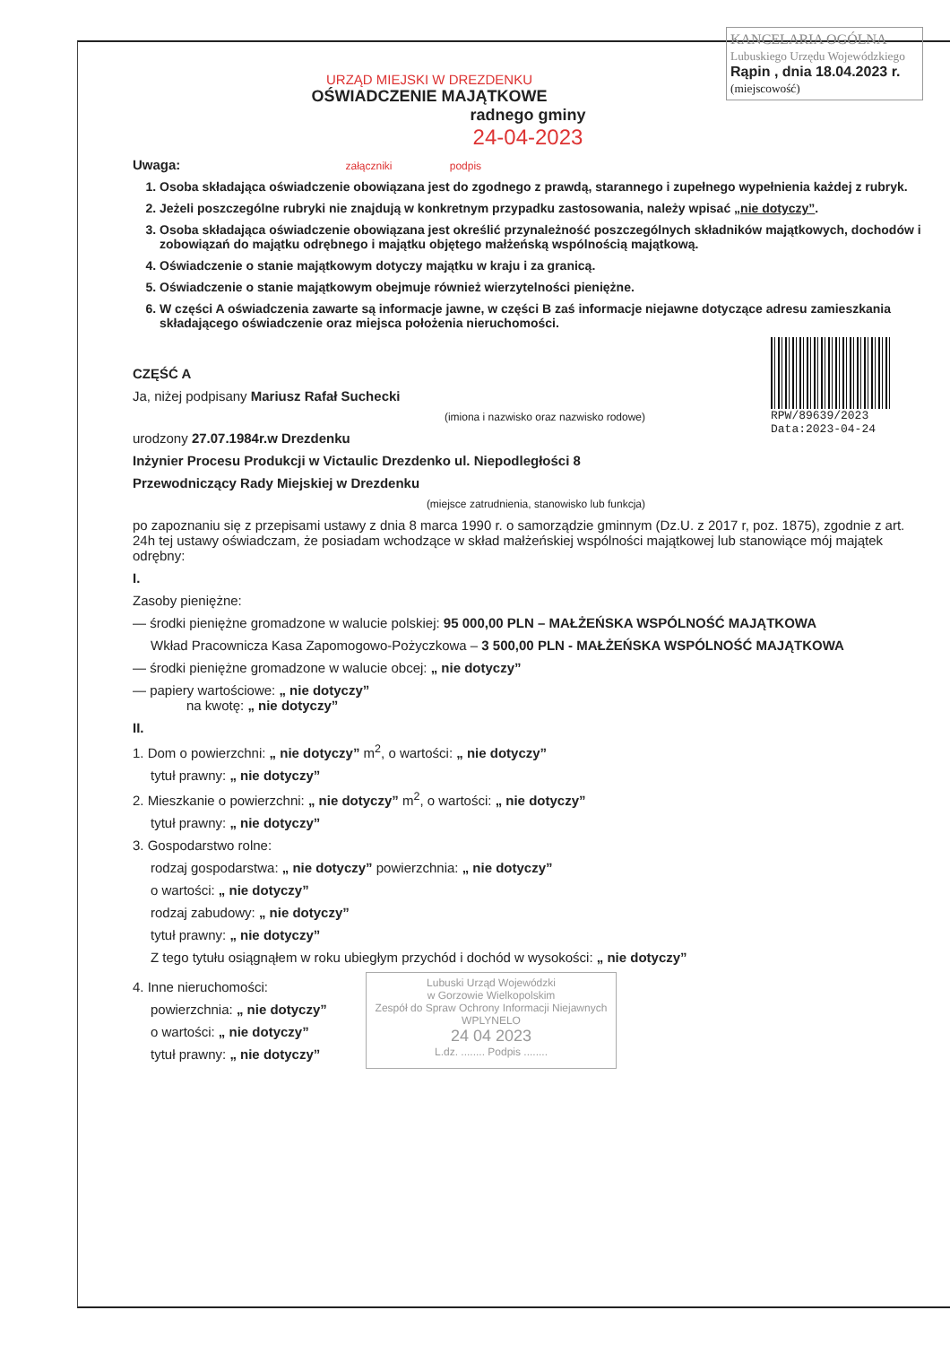KANCELARIA OGÓLNA
Lubuskiego Urzędu Wojewódzkiego
Rąpin , dnia 18.04.2023 r.
(miejscowość)
URZĄD MIEJSKI W DREZDENKU
OŚWIADCZENIE MAJĄTKOWE
radnego gminy
24-04-2023
Uwaga: załączniki podpis
1. Osoba składająca oświadczenie obowiązana jest do zgodnego z prawdą, starannego i zupełnego wypełnienia każdej z rubryk.
2. Jeżeli poszczególne rubryki nie znajdują w konkretnym przypadku zastosowania, należy wpisać „nie dotyczy”.
3. Osoba składająca oświadczenie obowiązana jest określić przynależność poszczególnych składników majątkowych, dochodów i zobowiązań do majątku odrębnego i majątku objętego małżeńską wspólnością majątkową.
4. Oświadczenie o stanie majątkowym dotyczy majątku w kraju i za granicą.
5. Oświadczenie o stanie majątkowym obejmuje również wierzytelności pieniężne.
6. W części A oświadczenia zawarte są informacje jawne, w części B zaś informacje niejawne dotyczące adresu zamieszkania składającego oświadczenie oraz miejsca położenia nieruchomości.
RPW/89639/2023
Data:2023-04-24
CZĘŚĆ A
Ja, niżej podpisany Mariusz Rafał Suchecki
(imiona i nazwisko oraz nazwisko rodowe)
urodzony 27.07.1984r.w Drezdenku
Inżynier Procesu Produkcji w Victaulic Drezdenko ul. Niepodległości 8
Przewodniczący Rady Miejskiej w Drezdenku
(miejsce zatrudnienia, stanowisko lub funkcja)
po zapoznaniu się z przepisami ustawy z dnia 8 marca 1990 r. o samorządzie gminnym (Dz.U. z 2017 r, poz. 1875), zgodnie z art. 24h tej ustawy oświadczam, że posiadam wchodzące w skład małżeńskiej wspólności majątkowej lub stanowiące mój majątek odrębny:
I.
Zasoby pieniężne:
— środki pieniężne gromadzone w walucie polskiej: 95 000,00 PLN – MAŁŻEŃSKA WSPÓLNOŚĆ MAJĄTKOWA
Wkład Pracownicza Kasa Zapomogowo-Pożyczkowa – 3 500,00 PLN - MAŁŻEŃSKA WSPÓLNOŚĆ MAJĄTKOWA
— środki pieniężne gromadzone w walucie obcej: „ nie dotyczy”
— papiery wartościowe: „ nie dotyczy”
na kwotę: „ nie dotyczy”
II.
1. Dom o powierzchni: „ nie dotyczy” m<sup>2</sup>, o wartości: „ nie dotyczy”
tytuł prawny: „ nie dotyczy”
2. Mieszkanie o powierzchni: „ nie dotyczy” m<sup>2</sup>, o wartości: „ nie dotyczy”
tytuł prawny: „ nie dotyczy”
3. Gospodarstwo rolne:
rodzaj gospodarstwa: „ nie dotyczy” powierzchnia: „ nie dotyczy”
o wartości: „ nie dotyczy”
rodzaj zabudowy: „ nie dotyczy”
tytuł prawny: „ nie dotyczy”
Z tego tytułu osiągnąłem w roku ubiegłym przychód i dochód w wysokości: „ nie dotyczy”
4. Inne nieruchomości:
powierzchnia: „ nie dotyczy”
o wartości: „ nie dotyczy”
tytuł prawny: „ nie dotyczy”
Lubuski Urząd Wojewódzki
w Gorzowie Wielkopolskim
Zespół do Spraw Ochrony Informacji Niejawnych
WPLYNELO
24 04 2023
L.dz. ........ Podpis ........